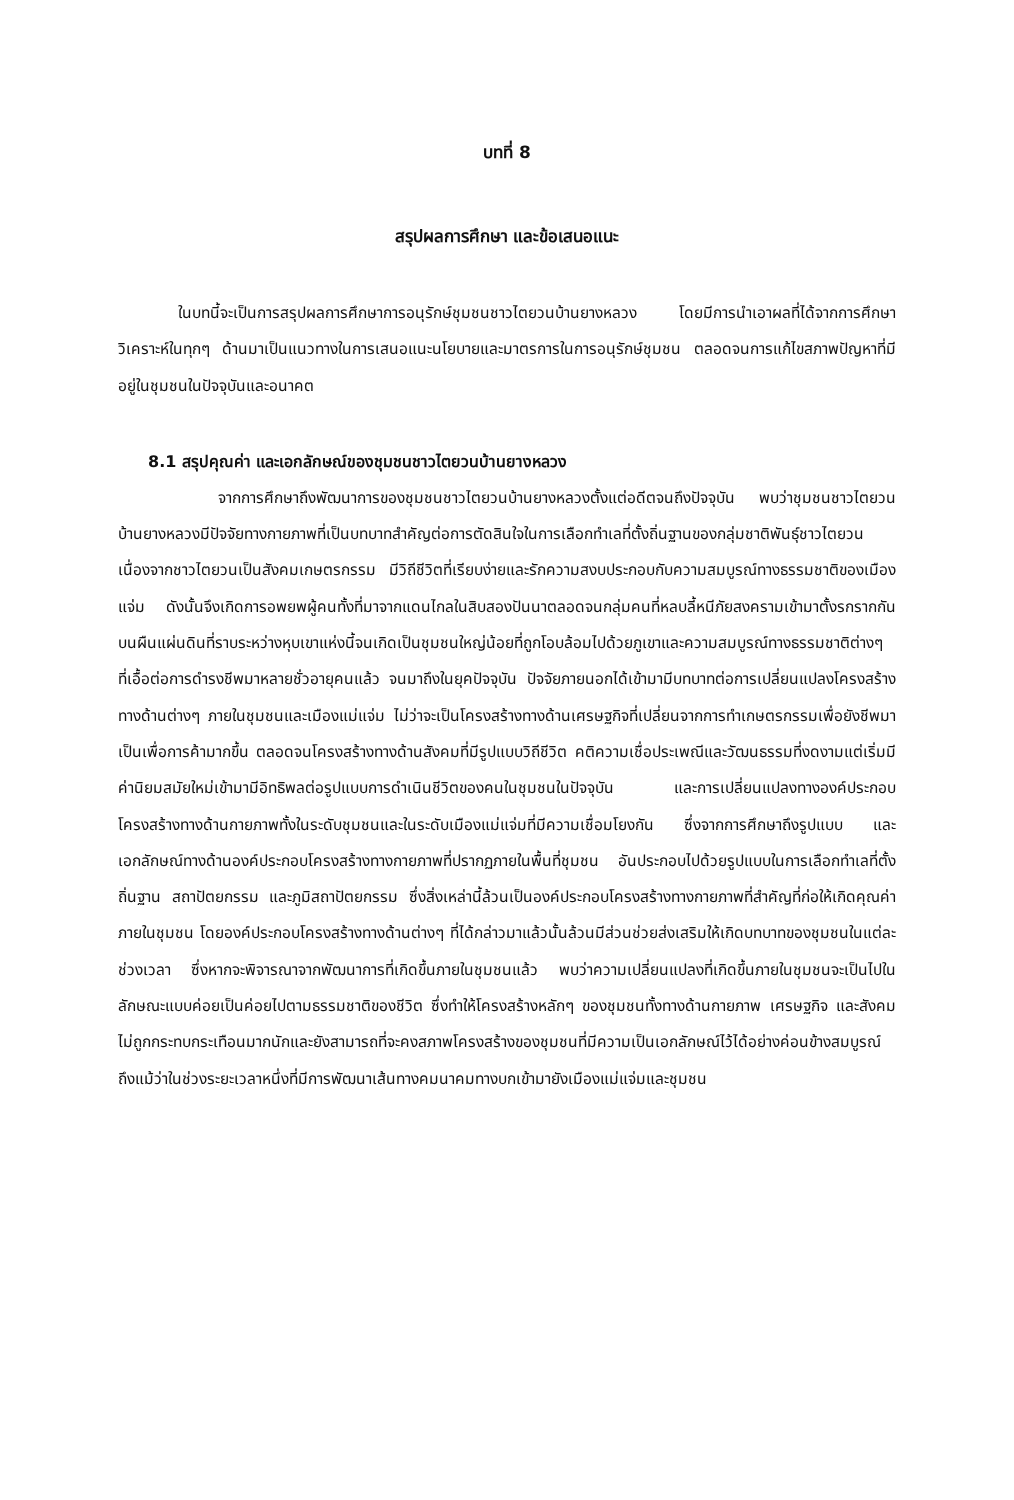บทที่ 8
สรุปผลการศึกษา และข้อเสนอแนะ
ในบทนี้จะเป็นการสรุปผลการศึกษาการอนุรักษ์ชุมชนชาวไตยวนบ้านยางหลวง โดยมีการนำเอาผลที่ได้จากการศึกษาวิเคราะห์ในทุกๆ ด้านมาเป็นแนวทางในการเสนอแนะนโยบายและมาตรการในการอนุรักษ์ชุมชน ตลอดจนการแก้ไขสภาพปัญหาที่มีอยู่ในชุมชนในปัจจุบันและอนาคต
8.1 สรุปคุณค่า และเอกลักษณ์ของชุมชนชาวไตยวนบ้านยางหลวง
จากการศึกษาถึงพัฒนาการของชุมชนชาวไตยวนบ้านยางหลวงตั้งแต่อดีตจนถึงปัจจุบัน พบว่าชุมชนชาวไตยวนบ้านยางหลวงมีปัจจัยทางกายภาพที่เป็นบทบาทสำคัญต่อการตัดสินใจในการเลือกทำเลที่ตั้งถิ่นฐานของกลุ่มชาติพันธุ์ชาวไตยวนเนื่องจากชาวไตยวนเป็นสังคมเกษตรกรรม มีวิถีชีวิตที่เรียบง่ายและรักความสงบประกอบกับความสมบูรณ์ทางธรรมชาติของเมืองแจ่ม ดังนั้นจึงเกิดการอพยพผู้คนทั้งที่มาจากแดนไกลในสิบสองปันนาตลอดจนกลุ่มคนที่หลบลี้หนีภัยสงครามเข้ามาตั้งรกรากกันบนผืนแผ่นดินที่ราบระหว่างหุบเขาแห่งนี้จนเกิดเป็นชุมชนใหญ่น้อยที่ถูกโอบล้อมไปด้วยภูเขาและความสมบูรณ์ทางธรรมชาติต่างๆ ที่เอื้อต่อการดำรงชีพมาหลายชั่วอายุคนแล้ว จนมาถึงในยุคปัจจุบัน ปัจจัยภายนอกได้เข้ามามีบทบาทต่อการเปลี่ยนแปลงโครงสร้างทางด้านต่างๆ ภายในชุมชนและเมืองแม่แจ่ม ไม่ว่าจะเป็นโครงสร้างทางด้านเศรษฐกิจที่เปลี่ยนจากการทำเกษตรกรรมเพื่อยังชีพมาเป็นเพื่อการค้ามากขึ้น ตลอดจนโครงสร้างทางด้านสังคมที่มีรูปแบบวิถีชีวิต คติความเชื่อประเพณีและวัฒนธรรมที่งดงามแต่เริ่มมีค่านิยมสมัยใหม่เข้ามามีอิทธิพลต่อรูปแบบการดำเนินชีวิตของคนในชุมชนในปัจจุบัน และการเปลี่ยนแปลงทางองค์ประกอบโครงสร้างทางด้านกายภาพทั้งในระดับชุมชนและในระดับเมืองแม่แจ่มที่มีความเชื่อมโยงกัน ซึ่งจากการศึกษาถึงรูปแบบ และเอกลักษณ์ทางด้านองค์ประกอบโครงสร้างทางกายภาพที่ปรากฏภายในพื้นที่ชุมชน อันประกอบไปด้วยรูปแบบในการเลือกทำเลที่ตั้งถิ่นฐาน สถาปัตยกรรม และภูมิสถาปัตยกรรม ซึ่งสิ่งเหล่านี้ล้วนเป็นองค์ประกอบโครงสร้างทางกายภาพที่สำคัญที่ก่อให้เกิดคุณค่าภายในชุมชน โดยองค์ประกอบโครงสร้างทางด้านต่างๆ ที่ได้กล่าวมาแล้วนั้นล้วนมีส่วนช่วยส่งเสริมให้เกิดบทบาทของชุมชนในแต่ละช่วงเวลา ซึ่งหากจะพิจารณาจากพัฒนาการที่เกิดขึ้นภายในชุมชนแล้ว พบว่าความเปลี่ยนแปลงที่เกิดขึ้นภายในชุมชนจะเป็นไปในลักษณะแบบค่อยเป็นค่อยไปตามธรรมชาติของชีวิต ซึ่งทำให้โครงสร้างหลักๆ ของชุมชนทั้งทางด้านกายภาพ เศรษฐกิจ และสังคม ไม่ถูกกระทบกระเทือนมากนักและยังสามารถที่จะคงสภาพโครงสร้างของชุมชนที่มีความเป็นเอกลักษณ์ไว้ได้อย่างค่อนข้างสมบูรณ์ ถึงแม้ว่าในช่วงระยะเวลาหนึ่งที่มีการพัฒนาเส้นทางคมนาคมทางบกเข้ามายังเมืองแม่แจ่มและชุมชน